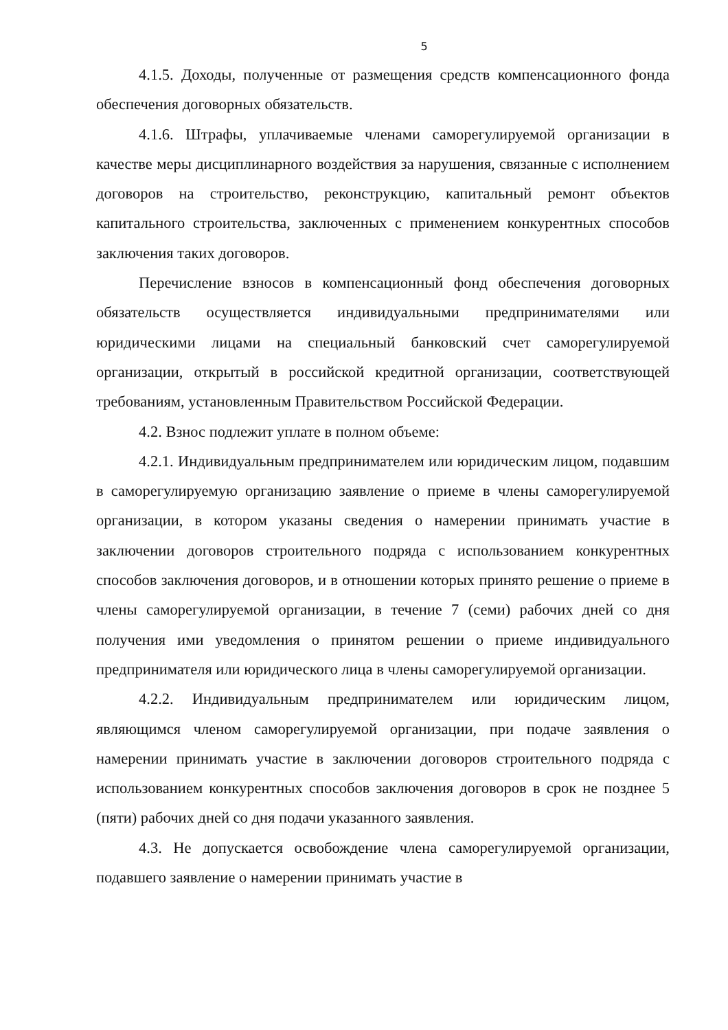5
4.1.5. Доходы, полученные от размещения средств компенсационного фонда обеспечения договорных обязательств.
4.1.6. Штрафы, уплачиваемые членами саморегулируемой организации в качестве меры дисциплинарного воздействия за нарушения, связанные с исполнением договоров на строительство, реконструкцию, капитальный ремонт объектов капитального строительства, заключенных с применением конкурентных способов заключения таких договоров.
Перечисление взносов в компенсационный фонд обеспечения договорных обязательств осуществляется индивидуальными предпринимателями или юридическими лицами на специальный банковский счет саморегулируемой организации, открытый в российской кредитной организации, соответствующей требованиям, установленным Правительством Российской Федерации.
4.2. Взнос подлежит уплате в полном объеме:
4.2.1. Индивидуальным предпринимателем или юридическим лицом, подавшим в саморегулируемую организацию заявление о приеме в члены саморегулируемой организации, в котором указаны сведения о намерении принимать участие в заключении договоров строительного подряда с использованием конкурентных способов заключения договоров, и в отношении которых принято решение о приеме в члены саморегулируемой организации, в течение 7 (семи) рабочих дней со дня получения ими уведомления о принятом решении о приеме индивидуального предпринимателя или юридического лица в члены саморегулируемой организации.
4.2.2. Индивидуальным предпринимателем или юридическим лицом, являющимся членом саморегулируемой организации, при подаче заявления о намерении принимать участие в заключении договоров строительного подряда с использованием конкурентных способов заключения договоров в срок не позднее 5 (пяти) рабочих дней со дня подачи указанного заявления.
4.3. Не допускается освобождение члена саморегулируемой организации, подавшего заявление о намерении принимать участие в